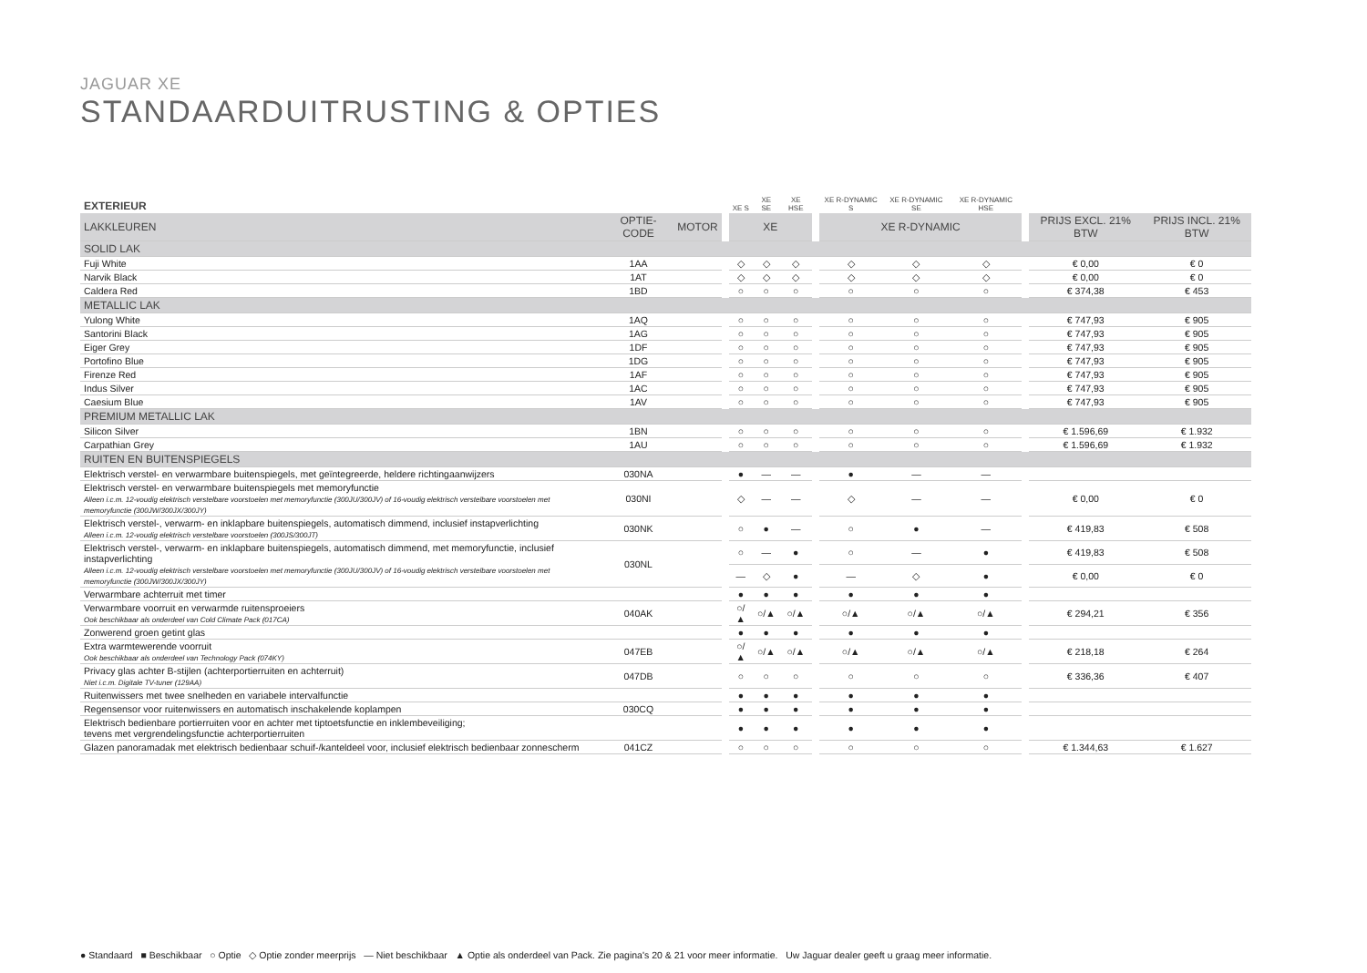JAGUAR XE
STANDAARDUITRUSTING & OPTIES
| EXTERIEUR | | | | XE S | XE SE | XE HSE | | XE R-DYNAMIC S | XE R-DYNAMIC SE | XE R-DYNAMIC HSE | | | |
| --- | --- | --- | --- | --- | --- | --- | --- | --- | --- | --- | --- | --- | --- |
| LAKKLEUREN | OPTIE-CODE | MOTOR | | XE | | | | XE R-DYNAMIC | | | | PRIJS EXCL. 21% BTW | PRIJS INCL. 21% BTW |
| SOLID LAK | | | | | | | | | | | | | |
| Fuji White | 1AA | | | ◇ | ◇ | ◇ | | ◇ | ◇ | ◇ | | € 0,00 | € 0 |
| Narvik Black | 1AT | | | ◇ | ◇ | ◇ | | ◇ | ◇ | ◇ | | € 0,00 | € 0 |
| Caldera Red | 1BD | | | ○ | ○ | ○ | | ○ | ○ | ○ | | € 374,38 | € 453 |
| METALLIC LAK | | | | | | | | | | | | | |
| Yulong White | 1AQ | | | ○ | ○ | ○ | | ○ | ○ | ○ | | € 747,93 | € 905 |
| Santorini Black | 1AG | | | ○ | ○ | ○ | | ○ | ○ | ○ | | € 747,93 | € 905 |
| Eiger Grey | 1DF | | | ○ | ○ | ○ | | ○ | ○ | ○ | | € 747,93 | € 905 |
| Portofino Blue | 1DG | | | ○ | ○ | ○ | | ○ | ○ | ○ | | € 747,93 | € 905 |
| Firenze Red | 1AF | | | ○ | ○ | ○ | | ○ | ○ | ○ | | € 747,93 | € 905 |
| Indus Silver | 1AC | | | ○ | ○ | ○ | | ○ | ○ | ○ | | € 747,93 | € 905 |
| Caesium Blue | 1AV | | | ○ | ○ | ○ | | ○ | ○ | ○ | | € 747,93 | € 905 |
| PREMIUM METALLIC LAK | | | | | | | | | | | | | |
| Silicon Silver | 1BN | | | ○ | ○ | ○ | | ○ | ○ | ○ | | € 1.596,69 | € 1.932 |
| Carpathian Grey | 1AU | | | ○ | ○ | ○ | | ○ | ○ | ○ | | € 1.596,69 | € 1.932 |
| RUITEN EN BUITENSPIEGELS | | | | | | | | | | | | | |
| Elektrisch verstel- en verwarmbare buitenspiegels, met geïntegreerde, heldere richtingaanwijzers | 030NA | | | ● | — | — | | ● | — | — | | | |
| Elektrisch verstel- en verwarmbare buitenspiegels met memoryfunctie Alleen i.c.m. 12-voudig elektrisch verstelbare voorstoelen met memoryfunctie (300JU/300JV) of 16-voudig elektrisch verstelbare voorstoelen met memoryfunctie (300JW/300JX/300JY) | 030NI | | | ◇ | — | — | | ◇ | — | — | | € 0,00 | € 0 |
| Elektrisch verstel-, verwarm- en inklapbare buitenspiegels, automatisch dimmend, inclusief instapverlichting Alleen i.c.m. 12-voudig elektrisch verstelbare voorstoelen (300JS/300JT) | 030NK | | | ○ | ● | — | | ○ | ● | — | | € 419,83 | € 508 |
| Elektrisch verstel-, verwarm- en inklapbare buitenspiegels, automatisch dimmend, met memoryfunctie, inclusief instapverlichting Alleen i.c.m. 12-voudig elektrisch verstelbare voorstoelen met memoryfunctie (300JU/300JV) of 16-voudig elektrisch verstelbare voorstoelen met memoryfunctie (300JW/300JX/300JY) | 030NL | | | ○ | — | ● | | ○ | — | ● | | € 419,83 | € 508 |
| | | | | — | ◇ | ● | | — | ◇ | ● | | € 0,00 | € 0 |
| Verwarmbare achterruit met timer | | | | ● | ● | ● | | ● | ● | ● | | | |
| Verwarmbare voorruit en verwarmde ruitensproeiers Ook beschikbaar als onderdeel van Cold Climate Pack (017CA) | 040AK | | | ○/▲ | ○/▲ | ○/▲ | | ○/▲ | ○/▲ | ○/▲ | | € 294,21 | € 356 |
| Zonwerend groen getint glas | | | | ● | ● | ● | | ● | ● | ● | | | |
| Extra warmtewerende voorruit Ook beschikbaar als onderdeel van Technology Pack (074KY) | 047EB | | | ○/▲ | ○/▲ | ○/▲ | | ○/▲ | ○/▲ | ○/▲ | | € 218,18 | € 264 |
| Privacy glas achter B-stijlen (achterportierruiten en achterruit) Niet i.c.m. Digitale TV-tuner (129AA) | 047DB | | | ○ | ○ | ○ | | ○ | ○ | ○ | | € 336,36 | € 407 |
| Ruitenwissers met twee snelheden en variabele intervalfunctie | | | | ● | ● | ● | | ● | ● | ● | | | |
| Regensensor voor ruitenwissers en automatisch inschakelende koplampen | 030CQ | | | ● | ● | ● | | ● | ● | ● | | | |
| Elektrisch bedienbare portierruiten voor en achter met tiptoetsfunctie en inklembeveiliging; tevens met vergrendelingsfunctie achterportierruiten | | | | ● | ● | ● | | ● | ● | ● | | | |
| Glazen panoramadak met elektrisch bedienbaar schuif-/kanteldeel voor, inclusief elektrisch bedienbaar zonnescherm | 041CZ | | | ○ | ○ | ○ | | ○ | ○ | ○ | | € 1.344,63 | € 1.627 |
● Standaard ■ Beschikbaar ○ Optie ◇ Optie zonder meerprijs — Niet beschikbaar ▲ Optie als onderdeel van Pack. Zie pagina's 20 & 21 voor meer informatie. Uw Jaguar dealer geeft u graag meer informatie.